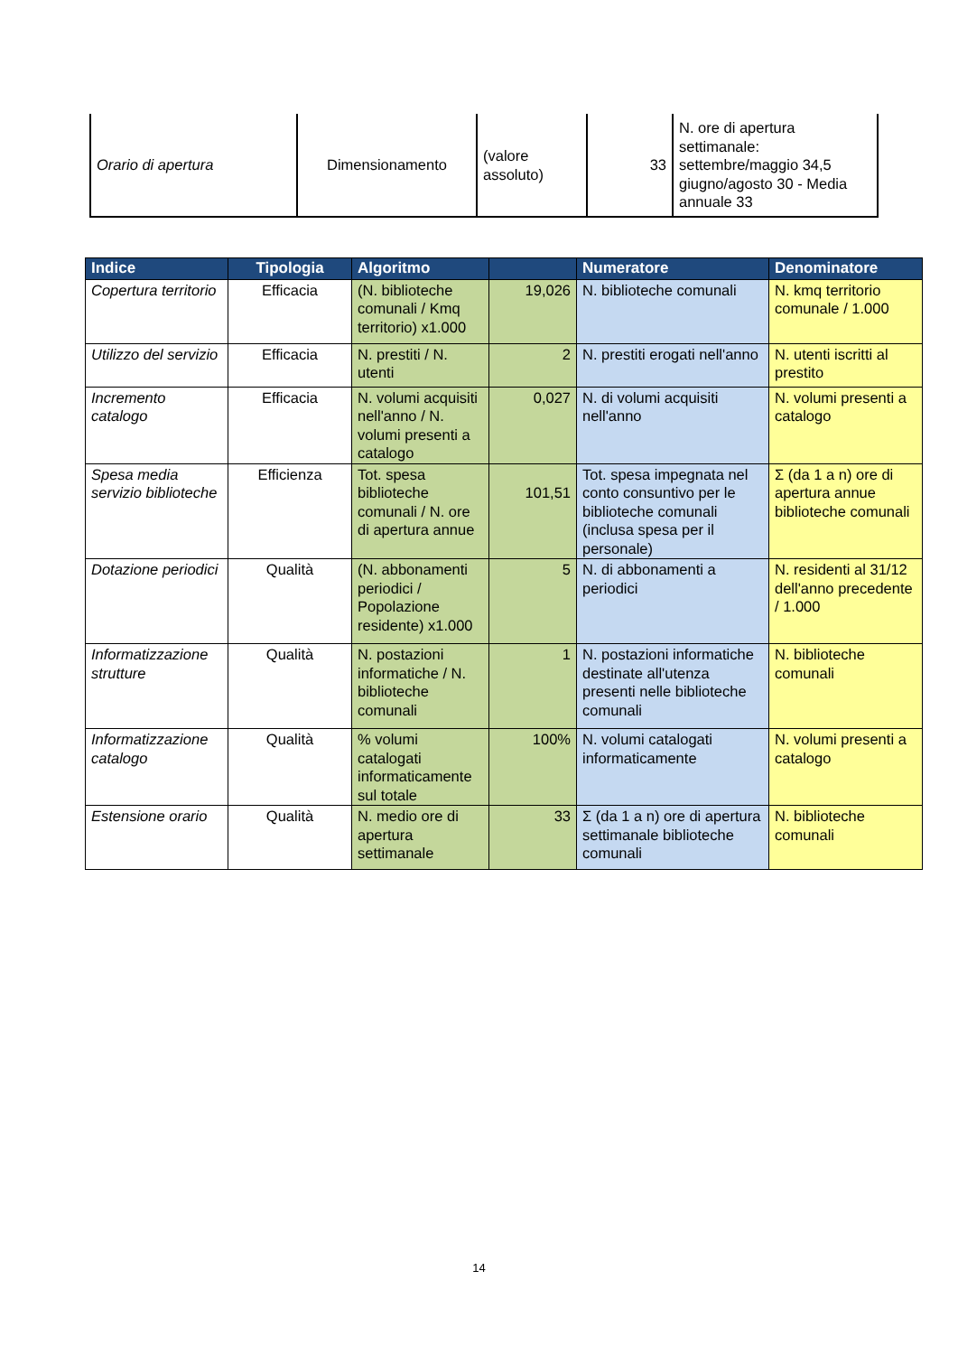| Orario di apertura | Dimensionamento | (valore assoluto) | 33 | N. ore di apertura settimanale: settembre/maggio 34,5 giugno/agosto 30 - Media annuale 33 |
| Indice | Tipologia | Algoritmo | | Numeratore | Denominatore |
| --- | --- | --- | --- | --- | --- |
| Copertura territorio | Efficacia | (N. biblioteche comunali / Kmq territorio) x1.000 | 19,026 | N. biblioteche comunali | N. kmq territorio comunale / 1.000 |
| Utilizzo del servizio | Efficacia | N. prestiti / N. utenti | 2 | N. prestiti erogati nell'anno | N. utenti iscritti al prestito |
| Incremento catalogo | Efficacia | N. volumi acquisiti nell'anno / N. volumi presenti a catalogo | 0,027 | N. di volumi acquisiti nell'anno | N. volumi presenti a catalogo |
| Spesa media servizio biblioteche | Efficienza | Tot. spesa biblioteche comunali / N. ore di apertura annue | 101,51 | Tot. spesa impegnata nel conto consuntivo per le biblioteche comunali (inclusa spesa per il personale) | Σ (da 1 a n) ore di apertura annue biblioteche comunali |
| Dotazione periodici | Qualità | (N. abbonamenti periodici / Popolazione residente) x1.000 | 5 | N. di abbonamenti a periodici | N. residenti al 31/12 dell'anno precedente / 1.000 |
| Informatizzazione strutture | Qualità | N. postazioni informatiche / N. biblioteche comunali | 1 | N. postazioni informatiche destinate all'utenza presenti nelle biblioteche comunali | N. biblioteche comunali |
| Informatizzazione catalogo | Qualità | % volumi catalogati informaticamente sul totale | 100% | N. volumi catalogati informaticamente | N. volumi presenti a catalogo |
| Estensione orario | Qualità | N. medio ore di apertura settimanale | 33 | Σ (da 1 a n) ore di apertura settimanale biblioteche comunali | N. biblioteche comunali |
14